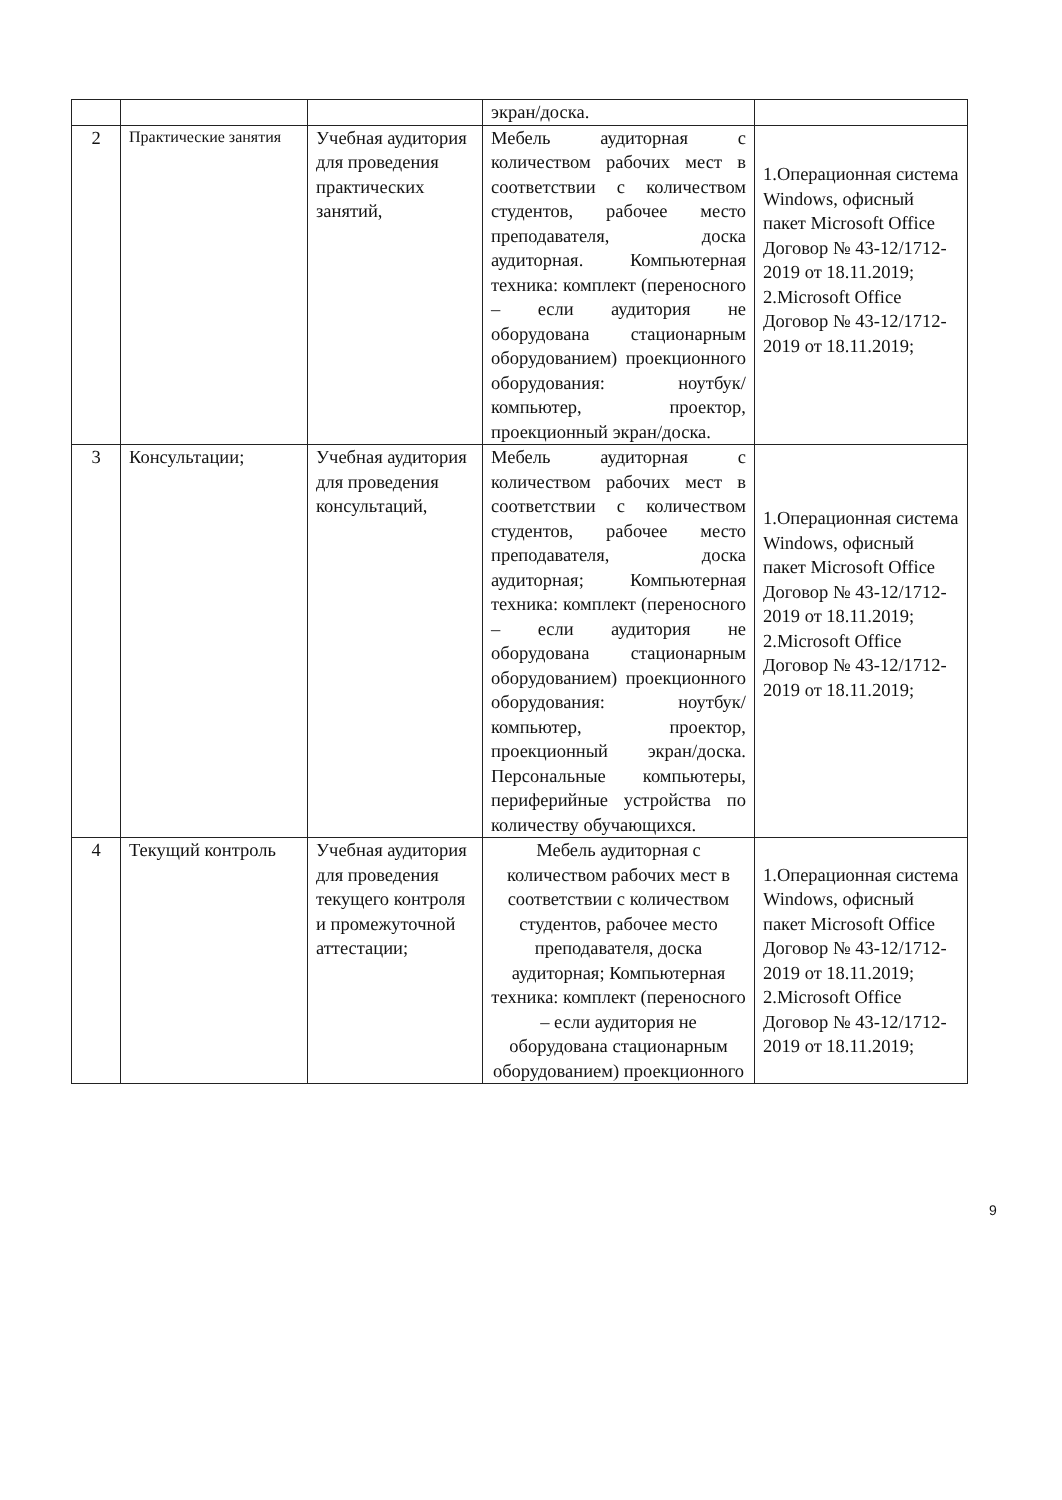| | | | экран/доска. | |
| 2 | Практические занятия | Учебная аудитория для проведения практических занятий, | Мебель аудиторная с количеством рабочих мест в соответствии с количеством студентов, рабочее место преподавателя, доска аудиторная. Компьютерная техника: комплект (переносного – если аудитория не оборудована стационарным оборудованием) проекционного оборудования: ноутбук/компьютер, проектор, проекционный экран/доска. | 1.Операционная система Windows, офисный пакет Microsoft Office Договор № 43-12/1712-2019 от 18.11.2019; 2.Microsoft Office Договор № 43-12/1712-2019 от 18.11.2019; |
| 3 | Консультации; | Учебная аудитория для проведения консультаций, | Мебель аудиторная с количеством рабочих мест в соответствии с количеством студентов, рабочее место преподавателя, доска аудиторная; Компьютерная техника: комплект (переносного – если аудитория не оборудована стационарным оборудованием) проекционного оборудования: ноутбук/компьютер, проектор, проекционный экран/доска. Персональные компьютеры, периферийные устройства по количеству обучающихся. | 1.Операционная система Windows, офисный пакет Microsoft Office Договор № 43-12/1712-2019 от 18.11.2019; 2.Microsoft Office Договор № 43-12/1712-2019 от 18.11.2019; |
| 4 | Текущий контроль | Учебная аудитория для проведения текущего контроля и промежуточной аттестации; | Мебель аудиторная с количеством рабочих мест в соответствии с количеством студентов, рабочее место преподавателя, доска аудиторная; Компьютерная техника: комплект (переносного – если аудитория не оборудована стационарным оборудованием) проекционного | 1.Операционная система Windows, офисный пакет Microsoft Office Договор № 43-12/1712-2019 от 18.11.2019; 2.Microsoft Office Договор № 43-12/1712-2019 от 18.11.2019; |
9